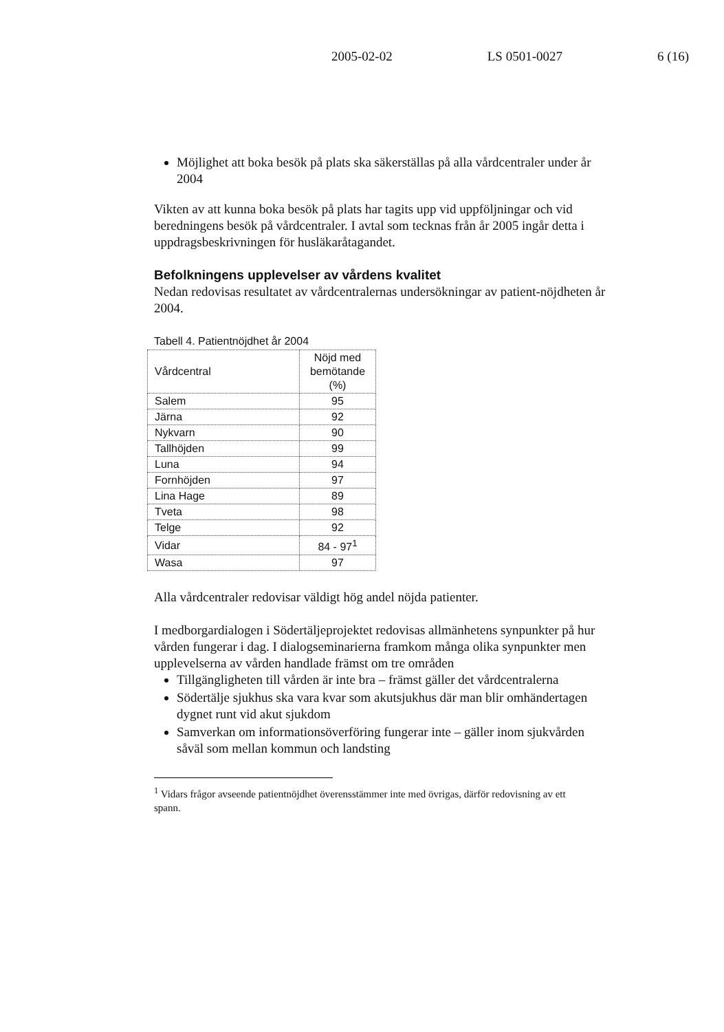2005-02-02 LS 0501-0027 6 (16)
Möjlighet att boka besök på plats ska säkerställas på alla vårdcentraler under år 2004
Vikten av att kunna boka besök på plats har tagits upp vid uppföljningar och vid beredningens besök på vårdcentraler. I avtal som tecknas från år 2005 ingår detta i uppdragsbeskrivningen för husläkaråtagandet.
Befolkningens upplevelser av vårdens kvalitet
Nedan redovisas resultatet av vårdcentralernas undersökningar av patient-nöjdheten år 2004.
Tabell 4. Patientnöjdhet år 2004
| Vårdcentral | Nöjd med bemötande (%) |
| --- | --- |
| Salem | 95 |
| Järna | 92 |
| Nykvarn | 90 |
| Tallhöjden | 99 |
| Luna | 94 |
| Fornhöjden | 97 |
| Lina Hage | 89 |
| Tveta | 98 |
| Telge | 92 |
| Vidar | 84 - 97<sup>1</sup> |
| Wasa | 97 |
Alla vårdcentraler redovisar väldigt hög andel nöjda patienter.
I medborgardialogen i Södertäljeprojektet redovisas allmänhetens synpunkter på hur vården fungerar i dag. I dialogseminarierna framkom många olika synpunkter men upplevelserna av vården handlade främst om tre områden
Tillgängligheten till vården är inte bra – främst gäller det vårdcentralerna
Södertälje sjukhus ska vara kvar som akutsjukhus där man blir omhändertagen dygnet runt vid akut sjukdom
Samverkan om informationsöverföring fungerar inte – gäller inom sjukvården såväl som mellan kommun och landsting
<sup>1</sup> Vidars frågor avseende patientnöjdhet överensstämmer inte med övrigas, därför redovisning av ett spann.